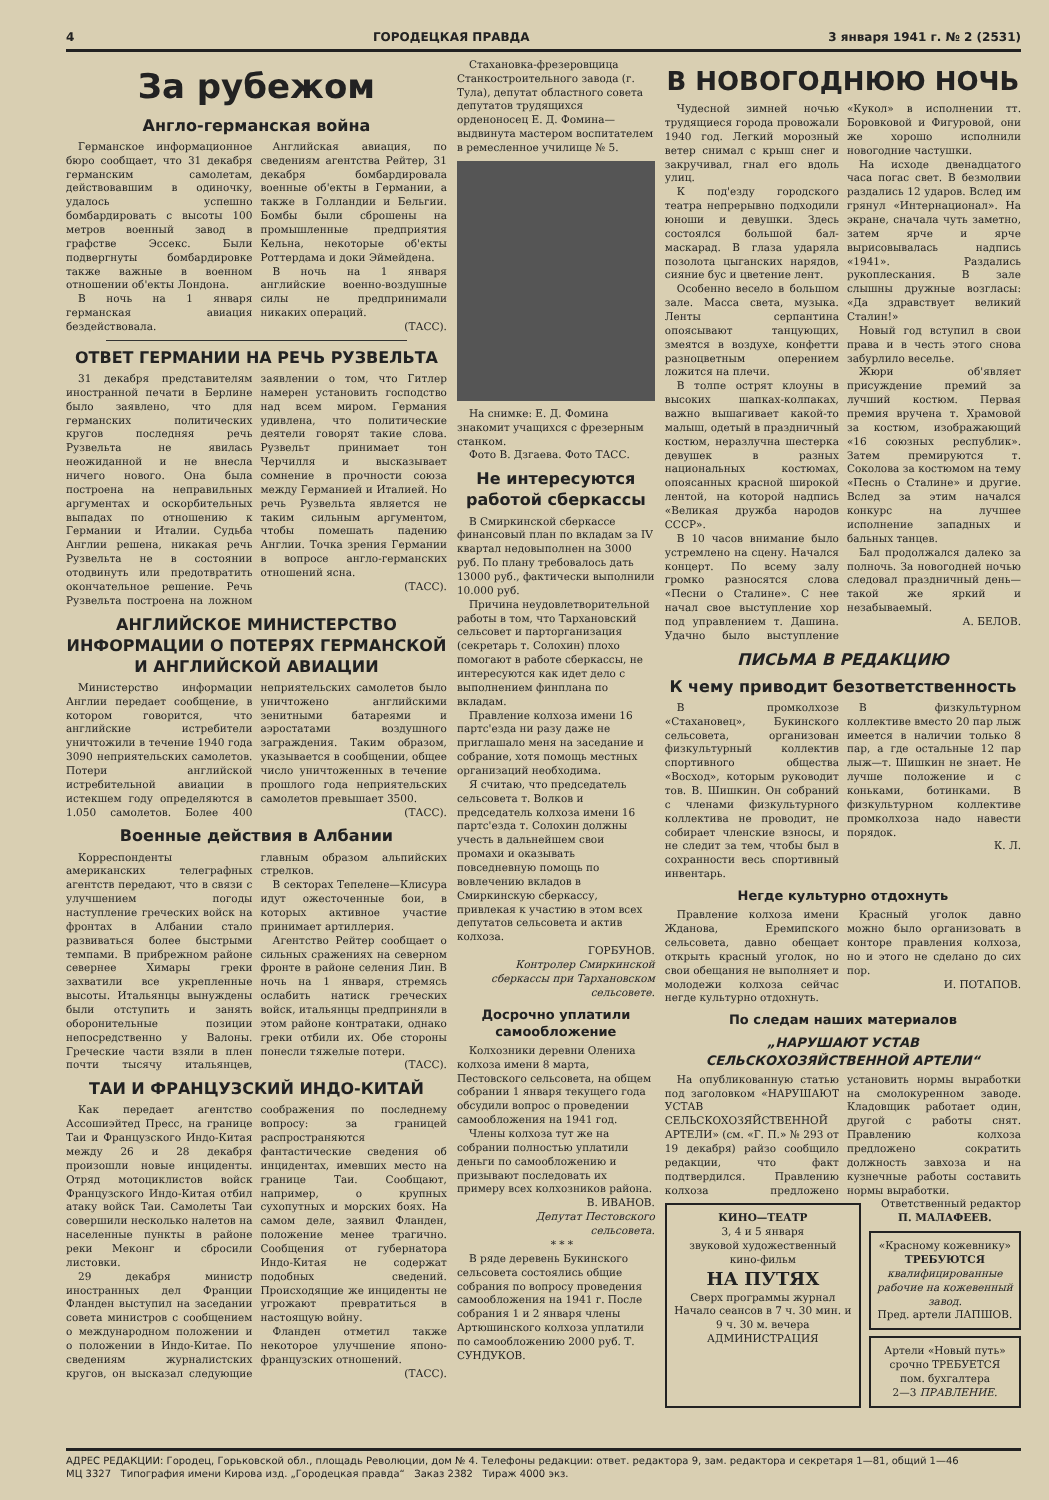4 ГОРОДЕЦКАЯ ПРАВДА 3 января 1941 г. № 2 (2531)
За рубежом
Англо-германская война
Германское информационное бюро сообщает, что 31 декабря германским самолетам, действовавшим в одиночку, удалось успешно бомбардировать с высоты 100 метров военный завод в графстве Эссекс. Были подвергнуты бомбардировке также важные в военном отношении об'екты Лондона.
В ночь на 1 января германская авиация бездействовала.
Английская авиация, по сведениям агентства Рейтер, 31 декабря бомбардировала военные об'екты в Германии, а также в Голландии и Бельгии. Бомбы были сброшены на промышленные предприятия Кельна, некоторые об'екты Роттердама и доки Эймейдена.
В ночь на 1 января английские военно-воздушные силы не предпринимали никаких операций.
(ТАСС).
ОТВЕТ ГЕРМАНИИ НА РЕЧЬ РУЗВЕЛЬТА
31 декабря представителям иностранной печати в Берлине было заявлено, что для германских политических кругов последняя речь Рузвельта не явилась неожиданной и не внесла ничего нового. Она была построена на неправильных аргументах и оскорбительных выпадах по отношению к Германии и Италии. Судьба Англии решена, никакая речь Рузвельта не в состоянии отодвинуть или предотвратить окончательное решение. Речь Рузвельта построена на ложном заявлении о том, что Гитлер намерен установить господство над всем миром. Германия удивлена, что политические деятели говорят такие слова. Рузвельт принимает тон Черчилля и высказывает сомнение в прочности союза между Германией и Италией. Но речь Рузвельта является не таким сильным аргументом, чтобы помешать падению Англии. Точка зрения Германии в вопросе англо-германских отношений ясна.
(ТАСС).
АНГЛИЙСКОЕ МИНИСТЕРСТВО ИНФОРМАЦИИ О ПОТЕРЯХ ГЕРМАНСКОЙ И АНГЛИЙСКОЙ АВИАЦИИ
Министерство информации Англии передает сообщение, в котором говорится, что английские истребители уничтожили в течение 1940 года 3090 неприятельских самолетов. Потери английской истребительной авиации в истекшем году определяются в 1.050 самолетов. Более 400 неприятельских самолетов было уничтожено английскими зенитными батареями и аэростатами воздушного заграждения. Таким образом, указывается в сообщении, общее число уничтоженных в течение прошлого года неприятельских самолетов превышает 3500.
(ТАСС).
Военные действия в Албании
Корреспонденты американских телеграфных агентств передают, что в связи с улучшением погоды наступление греческих войск на фронтах в Албании стало развиваться более быстрыми темпами. В прибрежном районе севернее Химары греки захватили все укрепленные высоты. Итальянцы вынуждены были отступить и занять оборонительные позиции непосредственно у Валоны. Греческие части взяли в плен почти тысячу итальянцев, главным образом альпийских стрелков.
В секторах Тепелене—Клисура идут ожесточенные бои, в которых активное участие принимает артиллерия.
Агентство Рейтер сообщает о сильных сражениях на северном фронте в районе селения Лин. В ночь на 1 января, стремясь ослабить натиск греческих войск, итальянцы предприняли в этом районе контратаки, однако греки отбили их. Обе стороны понесли тяжелые потери.
(ТАСС).
ТАИ И ФРАНЦУЗСКИЙ ИНДО-КИТАЙ
Как передает агентство Ассошиэйтед Пресс, на границе Таи и Французского Индо-Китая между 26 и 28 декабря произошли новые инциденты. Отряд мотоциклистов войск Французского Индо-Китая отбил атаку войск Таи. Самолеты Таи совершили несколько налетов на населенные пункты в районе реки Меконг и сбросили листовки.
29 декабря министр иностранных дел Франции Фланден выступил на заседании совета министров с сообщением о международном положении и о положении в Индо-Китае. По сведениям журналистских кругов, он высказал следующие соображения по последнему вопросу: за границей распространяются фантастические сведения об инцидентах, имевших место на границе Таи. Сообщают, например, о крупных сухопутных и морских боях. На самом деле, заявил Фланден, положение менее трагично. Сообщения от губернатора Индо-Китая не содержат подобных сведений. Происходящие же инциденты не угрожают превратиться в настоящую войну.
Фланден отметил также некоторое улучшение японо-французских отношений.
(ТАСС).
Стахановка-фрезеровщица Станкостроительного завода (г. Тула), депутат областного совета депутатов трудящихся орденоносец Е. Д. Фомина—выдвинута мастером воспитателем в ремесленное училище № 5.
На снимке: Е. Д. Фомина знакомит учащихся с фрезерным станком.
Фото В. Дзгаева. Фото ТАСС.
Не интересуются работой сберкассы
В Смиркинской сберкассе финансовый план по вкладам за IV квартал недовыполнен на 3000 руб. По плану требовалось дать 13000 руб., фактически выполнили 10.000 руб.
Причина неудовлетворительной работы в том, что Тархановский сельсовет и парторганизация (секретарь т. Солохин) плохо помогают в работе сберкассы, не интересуются как идет дело с выполнением финплана по вкладам.
Правление колхоза имени 16 партс'езда ни разу даже не приглашало меня на заседание и собрание, хотя помощь местных организаций необходима.
Я считаю, что председатель сельсовета т. Волков и председатель колхоза имени 16 партс'езда т. Солохин должны учесть в дальнейшем свои промахи и оказывать повседневную помощь по вовлечению вкладов в Смиркинскую сберкассу, привлекая к участию в этом всех депутатов сельсовета и актив колхоза.
ГОРБУНОВ.
Контролер Смиркинской сберкассы при Тархановском сельсовете.
Досрочно уплатили самообложение
Колхозники деревни Олениха колхоза имени 8 марта, Пестовского сельсовета, на общем собрании 1 января текущего года обсудили вопрос о проведении самообложения на 1941 год.
Члены колхоза тут же на собрании полностью уплатили деньги по самообложению и призывают последовать их примеру всех колхозников района.
В. ИВАНОВ.
Депутат Пестовского сельсовета.
* * *
В ряде деревень Букинского сельсовета состоялись общие собрания по вопросу проведения самообложения на 1941 г. После собрания 1 и 2 января члены Артюшинского колхоза уплатили по самообложению 2000 руб. Т. СУНДУКОВ.
В НОВОГОДНЮЮ НОЧЬ
Чудесной зимней ночью трудящиеся города провожали 1940 год. Легкий морозный ветер снимал с крыш снег и закручивал, гнал его вдоль улиц.
К под'езду городского театра непрерывно подходили юноши и девушки. Здесь состоялся большой бал-маскарад. В глаза ударяла позолота цыганских нарядов, сияние бус и цветение лент.
Особенно весело в большом зале. Масса света, музыка. Ленты серпантина опоясывают танцующих, змеятся в воздухе, конфетти разноцветным оперением ложится на плечи.
В толпе острят клоуны в высоких шапках-колпаках, важно вышагивает какой-то малыш, одетый в праздничный костюм, неразлучна шестерка девушек в разных национальных костюмах, опоясанных красной широкой лентой, на которой надпись «Великая дружба народов СССР».
В 10 часов внимание было устремлено на сцену. Начался концерт. По всему залу громко разносятся слова «Песни о Сталине». С нее начал свое выступление хор под управлением т. Дашина. Удачно было выступление «Кукол» в исполнении тт. Боровковой и Фигуровой, они же хорошо исполнили новогодние частушки.
На исходе двенадцатого часа погас свет. В безмолвии раздались 12 ударов. Вслед им грянул «Интернационал». На экране, сначала чуть заметно, затем ярче и ярче вырисовывалась надпись «1941». Раздались рукоплескания. В зале слышны дружные возгласы: «Да здравствует великий Сталин!»
Новый год вступил в свои права и в честь этого снова забурлило веселье.
Жюри об'являет присуждение премий за лучший костюм. Первая премия вручена т. Храмовой за костюм, изображающий «16 союзных республик». Затем премируются т. Соколова за костюмом на тему «Песнь о Сталине» и другие. Вслед за этим начался конкурс на лучшее исполнение западных и бальных танцев.
Бал продолжался далеко за полночь. За новогодней ночью следовал праздничный день—такой же яркий и незабываемый.
А. БЕЛОВ.
ПИСЬМА В РЕДАКЦИЮ
К чему приводит безответственность
В промколхозе «Стахановец», Букинского сельсовета, организован физкультурный коллектив спортивного общества «Восход», которым руководит тов. В. Шишкин. Он собраний с членами физкультурного коллектива не проводит, не собирает членские взносы, и не следит за тем, чтобы был в сохранности весь спортивный инвентарь.
В физкультурном коллективе вместо 20 пар лыж имеется в наличии только 8 пар, а где остальные 12 пар лыж—т. Шишкин не знает. Не лучше положение и с коньками, ботинками. В физкультурном коллективе промколхоза надо навести порядок.
К. Л.
Негде культурно отдохнуть
Правление колхоза имени Жданова, Еремипского сельсовета, давно обещает открыть красный уголок, но свои обещания не выполняет и молодежи колхоза сейчас негде культурно отдохнуть.
Красный уголок давно можно было организовать в конторе правления колхоза, но и этого не сделано до сих пор.
И. ПОТАПОВ.
По следам наших материалов
„НАРУШАЮТ УСТАВ СЕЛЬСКОХОЗЯЙСТВЕННОЙ АРТЕЛИ“
На опубликованную статью под заголовком «НАРУШАЮТ УСТАВ СЕЛЬСКОХОЗЯЙСТВЕННОЙ АРТЕЛИ» (см. «Г. П.» № 293 от 19 декабря) райзо сообщило редакции, что факт подтвердился. Правлению колхоза предложено установить нормы выработки на смолокуренном заводе. Кладовщик работает один, другой с работы снят. Правлению колхоза предложено сократить должность завхоза и на кузнечные работы составить нормы выработки.
КИНО—ТЕАТР
3, 4 и 5 января
звуковой художественный кино-фильм
НА ПУТЯХ
Сверх программы журнал
Начало сеансов в 7 ч. 30 мин. и 9 ч. 30 м. вечера
АДМИНИСТРАЦИЯ
Ответственный редактор
П. МАЛАФЕЕВ.
«Красному кожевнику»
ТРЕБУЮТСЯ
квалифицированные рабочие на кожевенный завод.
Пред. артели ЛАПШОВ.
Артели «Новый путь»
срочно ТРЕБУЕТСЯ
пом. бухгалтера
2—3 ПРАВЛЕНИЕ.
АДРЕС РЕДАКЦИИ: Городец, Горьковской обл., площадь Революции, дом № 4. Телефоны редакции: ответ. редактора 9, зам. редактора и секретаря 1—81, общий 1—46
МЦ 3327 Типография имени Кирова изд. „Городецкая правда“ Заказ 2382 Тираж 4000 экз.